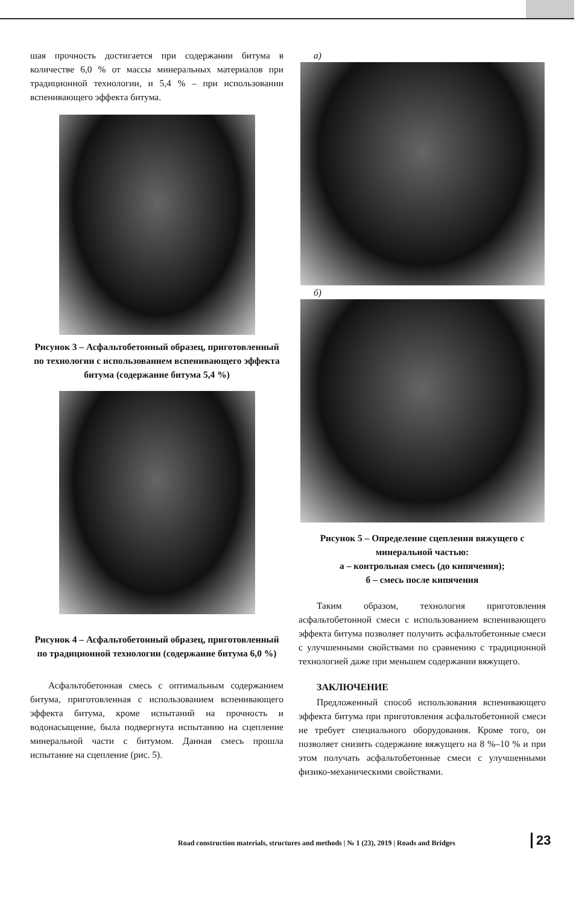шая прочность достигается при содержании битума в количестве 6,0 % от массы минеральных материалов при традиционной технологии, и 5,4 % – при использовании вспенивающего эффекта битума.
Рисунок 3 – Асфальтобетонный образец, приготовленный по технологии с использованием вспенивающего эффекта битума (содержание битума 5,4 %)
Рисунок 4 – Асфальтобетонный образец, приготовленный по традиционной технологии (содержание битума 6,0 %)
Асфальтобетонная смесь с оптимальным содержанием битума, приготовленная с использованием вспенивающего эффекта битума, кроме испытаний на прочность и водонасыщение, была подвергнута испытанию на сцепление минеральной части с битумом. Данная смесь прошла испытание на сцепление (рис. 5).
а)
б)
Рисунок 5 – Определение сцепления вяжущего с минеральной частью:
а – контрольная смесь (до кипячения);
б – смесь после кипячения
Таким образом, технология приготовления асфальтобетонной смеси с использованием вспенивающего эффекта битума позволяет получить асфальтобетонные смеси с улучшенными свойствами по сравнению с традиционной технологией даже при меньшем содержании вяжущего.
ЗАКЛЮЧЕНИЕ
Предложенный способ использования вспенивающего эффекта битума при приготовления асфальтобетонной смеси не требует специального оборудования. Кроме того, он позволяет снизить содержание вяжущего на 8 %–10 % и при этом получать асфальтобетонные смеси с улучшенными физико-механическими свойствами.
Road construction materials, structures and methods | № 1 (23), 2019 | Roads and Bridges
23